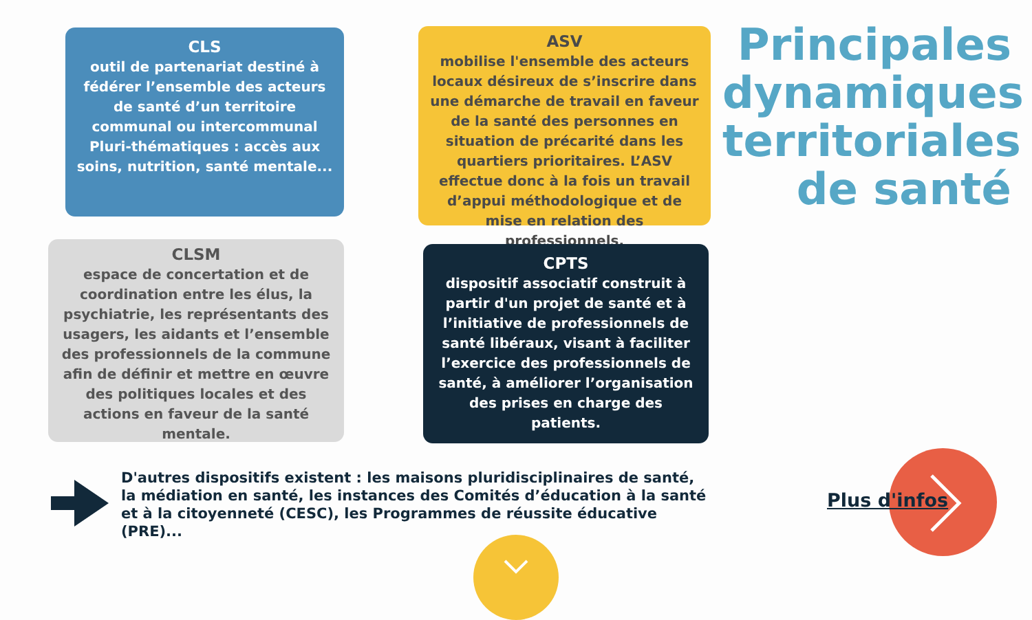CLS
outil de partenariat destiné à fédérer l’ensemble des acteurs de santé d’un territoire communal ou intercommunal Pluri-thématiques : accès aux soins, nutrition, santé mentale...
ASV
mobilise l'ensemble des acteurs locaux désireux de s’inscrire dans une démarche de travail en faveur de la santé des personnes en situation de précarité dans les quartiers prioritaires. L’ASV effectue donc à la fois un travail d’appui méthodologique et de mise en relation des professionnels.
Principales dynamiques territoriales de santé
CLSM
espace de concertation et de coordination entre les élus, la psychiatrie, les représentants des usagers, les aidants et l’ensemble des professionnels de la commune afin de définir et mettre en œuvre des politiques locales et des actions en faveur de la santé mentale.
CPTS
dispositif associatif construit à partir d'un projet de santé et à l’initiative de professionnels de santé libéraux, visant à faciliter l’exercice des professionnels de santé, à améliorer l’organisation des prises en charge des patients.
D'autres dispositifs existent : les maisons pluridisciplinaires de santé, la médiation en santé, les instances des Comités d’éducation à la santé et à la citoyenneté (CESC), les Programmes de réussite éducative (PRE)...
Plus d'infos